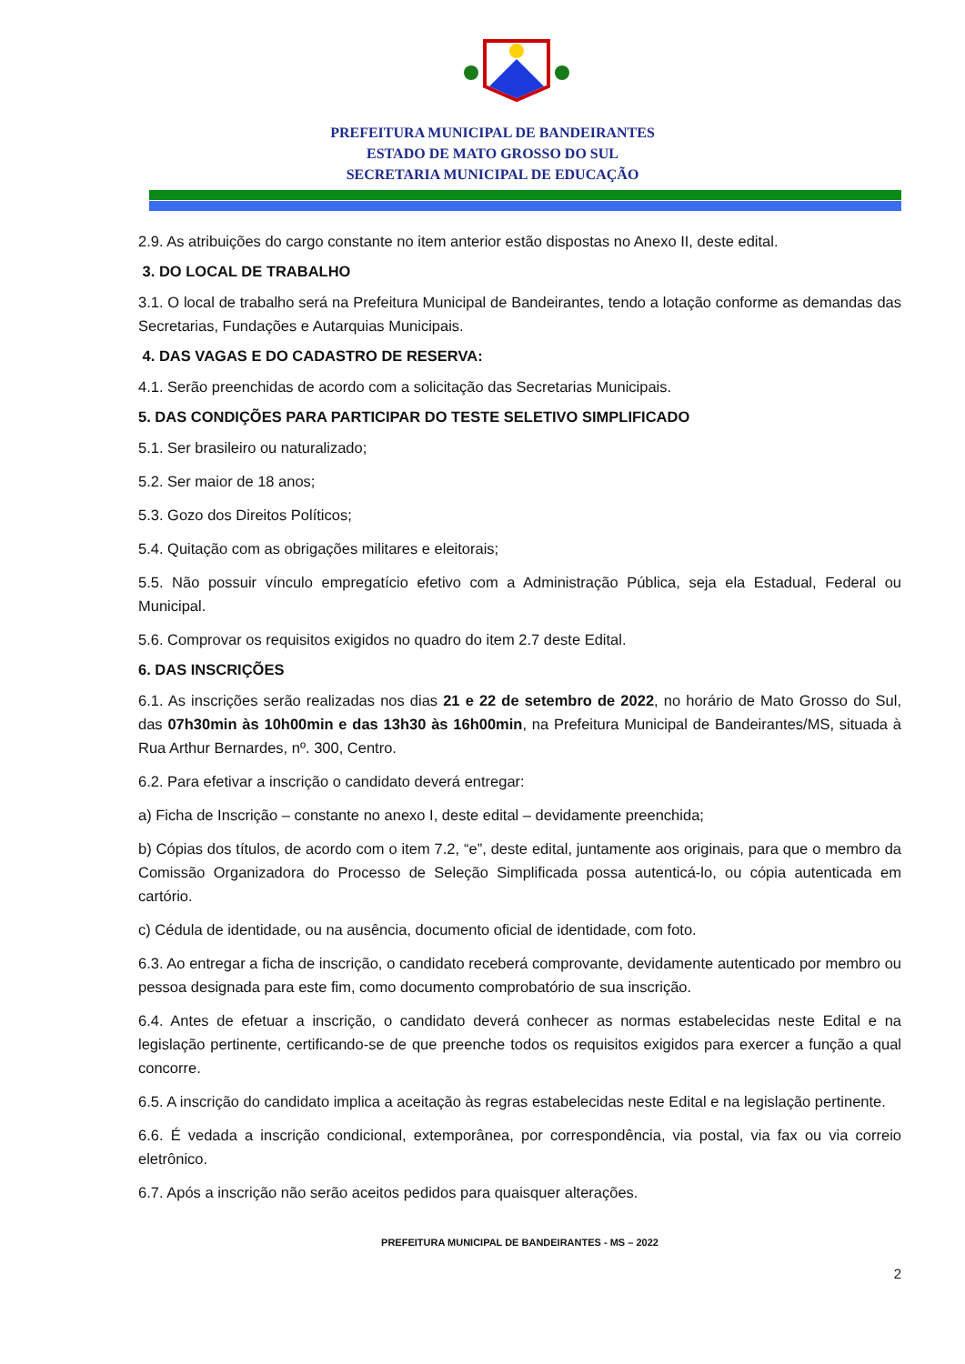PREFEITURA MUNICIPAL DE BANDEIRANTES
ESTADO DE MATO GROSSO DO SUL
SECRETARIA MUNICIPAL DE EDUCAÇÃO
2.9. As atribuições do cargo constante no item anterior estão dispostas no Anexo II, deste edital.
3. DO LOCAL DE TRABALHO
3.1. O local de trabalho será na Prefeitura Municipal de Bandeirantes, tendo a lotação conforme as demandas das Secretarias, Fundações e Autarquias Municipais.
4. DAS VAGAS E DO CADASTRO DE RESERVA:
4.1. Serão preenchidas de acordo com a solicitação das Secretarias Municipais.
5. DAS CONDIÇÕES PARA PARTICIPAR DO TESTE SELETIVO SIMPLIFICADO
5.1. Ser brasileiro ou naturalizado;
5.2. Ser maior de 18 anos;
5.3. Gozo dos Direitos Políticos;
5.4. Quitação com as obrigações militares e eleitorais;
5.5. Não possuir vínculo empregatício efetivo com a Administração Pública, seja ela Estadual, Federal ou Municipal.
5.6. Comprovar os requisitos exigidos no quadro do item 2.7 deste Edital.
6. DAS INSCRIÇÕES
6.1. As inscrições serão realizadas nos dias 21 e 22 de setembro de 2022, no horário de Mato Grosso do Sul, das 07h30min às 10h00min e das 13h30 às 16h00min, na Prefeitura Municipal de Bandeirantes/MS, situada à Rua Arthur Bernardes, nº. 300, Centro.
6.2. Para efetivar a inscrição o candidato deverá entregar:
a) Ficha de Inscrição – constante no anexo I, deste edital – devidamente preenchida;
b) Cópias dos títulos, de acordo com o item 7.2, “e”, deste edital, juntamente aos originais, para que o membro da Comissão Organizadora do Processo de Seleção Simplificada possa autenticá-lo, ou cópia autenticada em cartório.
c) Cédula de identidade, ou na ausência, documento oficial de identidade, com foto.
6.3. Ao entregar a ficha de inscrição, o candidato receberá comprovante, devidamente autenticado por membro ou pessoa designada para este fim, como documento comprobatório de sua inscrição.
6.4. Antes de efetuar a inscrição, o candidato deverá conhecer as normas estabelecidas neste Edital e na legislação pertinente, certificando-se de que preenche todos os requisitos exigidos para exercer a função a qual concorre.
6.5. A inscrição do candidato implica a aceitação às regras estabelecidas neste Edital e na legislação pertinente.
6.6. É vedada a inscrição condicional, extemporânea, por correspondência, via postal, via fax ou via correio eletrônico.
6.7. Após a inscrição não serão aceitos pedidos para quaisquer alterações.
PREFEITURA MUNICIPAL DE BANDEIRANTES - MS – 2022
2